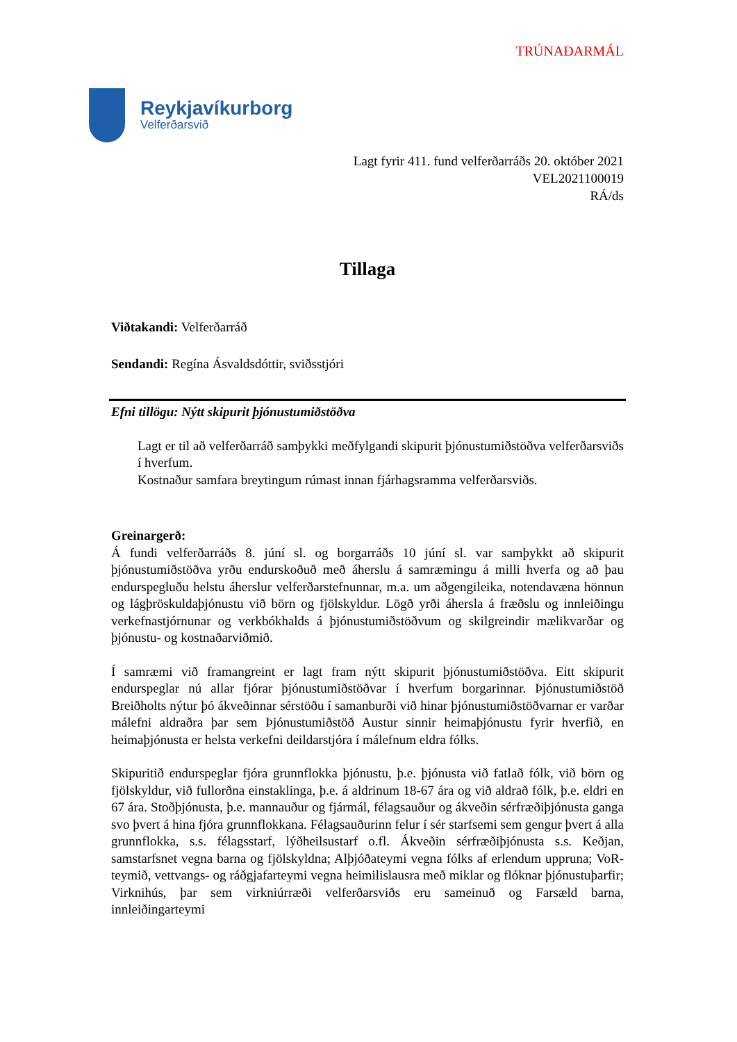TRÚNAÐARMÁL
Reykjavíkurborg
Velferðarsvið
Lagt fyrir 411. fund velferðarráðs 20. október 2021
VEL2021100019
RÁ/ds
Tillaga
Viðtakandi: Velferðarráð
Sendandi: Regína Ásvaldsdóttir, sviðsstjóri
Efni tillögu: Nýtt skipurit þjónustumiðstöðva
Lagt er til að velferðarráð samþykki meðfylgandi skipurit þjónustumiðstöðva velferðarsviðs í hverfum.
Kostnaður samfara breytingum rúmast innan fjárhagsramma velferðarsviðs.
Greinargerð:
Á fundi velferðarráðs 8. júní sl. og borgarráðs 10 júní sl. var samþykkt að skipurit þjónustumiðstöðva yrðu endurskoðuð með áherslu á samræmingu á milli hverfa og að þau endurspegluðu helstu áherslur velferðarstefnunnar, m.a. um aðgengileika, notendavæna hönnun og lágþröskuldaþjónustu við börn og fjölskyldur. Lögð yrði áhersla á fræðslu og innleiðingu verkefnastjórnunar og verkbókhalds á þjónustumiðstöðvum og skilgreindir mælikvarðar og þjónustu- og kostnaðarviðmið.
Í samræmi við framangreint er lagt fram nýtt skipurit þjónustumiðstöðva. Eitt skipurit endurspeglar nú allar fjórar þjónustumiðstöðvar í hverfum borgarinnar. Þjónustumiðstöð Breiðholts nýtur þó ákveðinnar sérstöðu í samanburði við hinar þjónustumiðstöðvarnar er varðar málefni aldraðra þar sem Þjónustumiðstöð Austur sinnir heimaþjónustu fyrir hverfið, en heimaþjónusta er helsta verkefni deildarstjóra í málefnum eldra fólks.
Skipuritið endurspeglar fjóra grunnflokka þjónustu, þ.e. þjónusta við fatlað fólk, við börn og fjölskyldur, við fullorðna einstaklinga, þ.e. á aldrinum 18-67 ára og við aldrað fólk, þ.e. eldri en 67 ára. Stoðþjónusta, þ.e. mannauður og fjármál, félagsauður og ákveðin sérfræðiþjónusta ganga svo þvert á hina fjóra grunnflokkana. Félagsauðurinn felur í sér starfsemi sem gengur þvert á alla grunnflokka, s.s. félagsstarf, lýðheilsustarf o.fl. Ákveðin sérfræðiþjónusta s.s. Keðjan, samstarfsnet vegna barna og fjölskyldna; Alþjóðateymi vegna fólks af erlendum uppruna; VoR-teymið, vettvangs- og ráðgjafarteymi vegna heimilislausra með miklar og flóknar þjónustuþarfir; Virknihús, þar sem virkniúrræði velferðarsviðs eru sameinuð og Farsæld barna, innleiðingarteymi